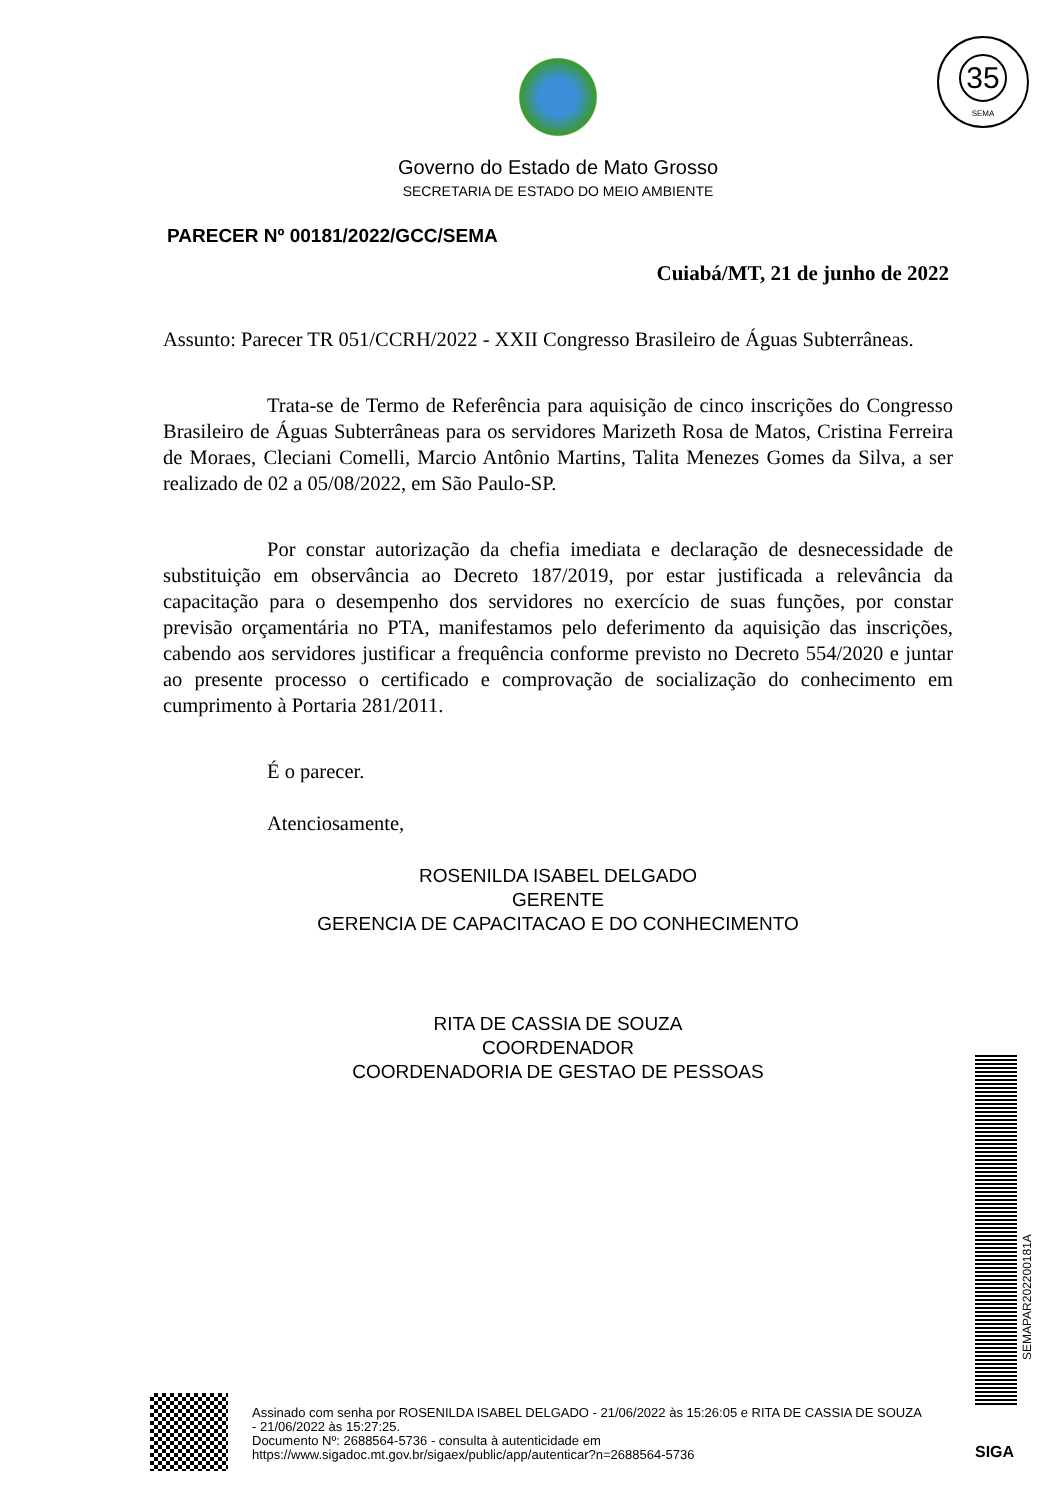35
SEMA
Governo do Estado de Mato Grosso
SECRETARIA DE ESTADO DO MEIO AMBIENTE
PARECER Nº 00181/2022/GCC/SEMA
Cuiabá/MT, 21 de junho de 2022
Assunto: Parecer TR 051/CCRH/2022 - XXII Congresso Brasileiro de Águas Subterrâneas.
Trata-se de Termo de Referência para aquisição de cinco inscrições do Congresso Brasileiro de Águas Subterrâneas para os servidores Marizeth Rosa de Matos, Cristina Ferreira de Moraes, Cleciani Comelli, Marcio Antônio Martins, Talita Menezes Gomes da Silva, a ser realizado de 02 a 05/08/2022, em São Paulo-SP.
Por constar autorização da chefia imediata e declaração de desnecessidade de substituição em observância ao Decreto 187/2019, por estar justificada a relevância da capacitação para o desempenho dos servidores no exercício de suas funções, por constar previsão orçamentária no PTA, manifestamos pelo deferimento da aquisição das inscrições, cabendo aos servidores justificar a frequência conforme previsto no Decreto 554/2020 e juntar ao presente processo o certificado e comprovação de socialização do conhecimento em cumprimento à Portaria 281/2011.
É o parecer.
Atenciosamente,
ROSENILDA ISABEL DELGADO
GERENTE
GERENCIA DE CAPACITACAO E DO CONHECIMENTO
RITA DE CASSIA DE SOUZA
COORDENADOR
COORDENADORIA DE GESTAO DE PESSOAS
SEMAPAR202200181A
Assinado com senha por ROSENILDA ISABEL DELGADO - 21/06/2022 às 15:26:05 e RITA DE CASSIA DE SOUZA - 21/06/2022 às 15:27:25.
Documento Nº: 2688564-5736 - consulta à autenticidade em
https://www.sigadoc.mt.gov.br/sigaex/public/app/autenticar?n=2688564-5736
SIGA